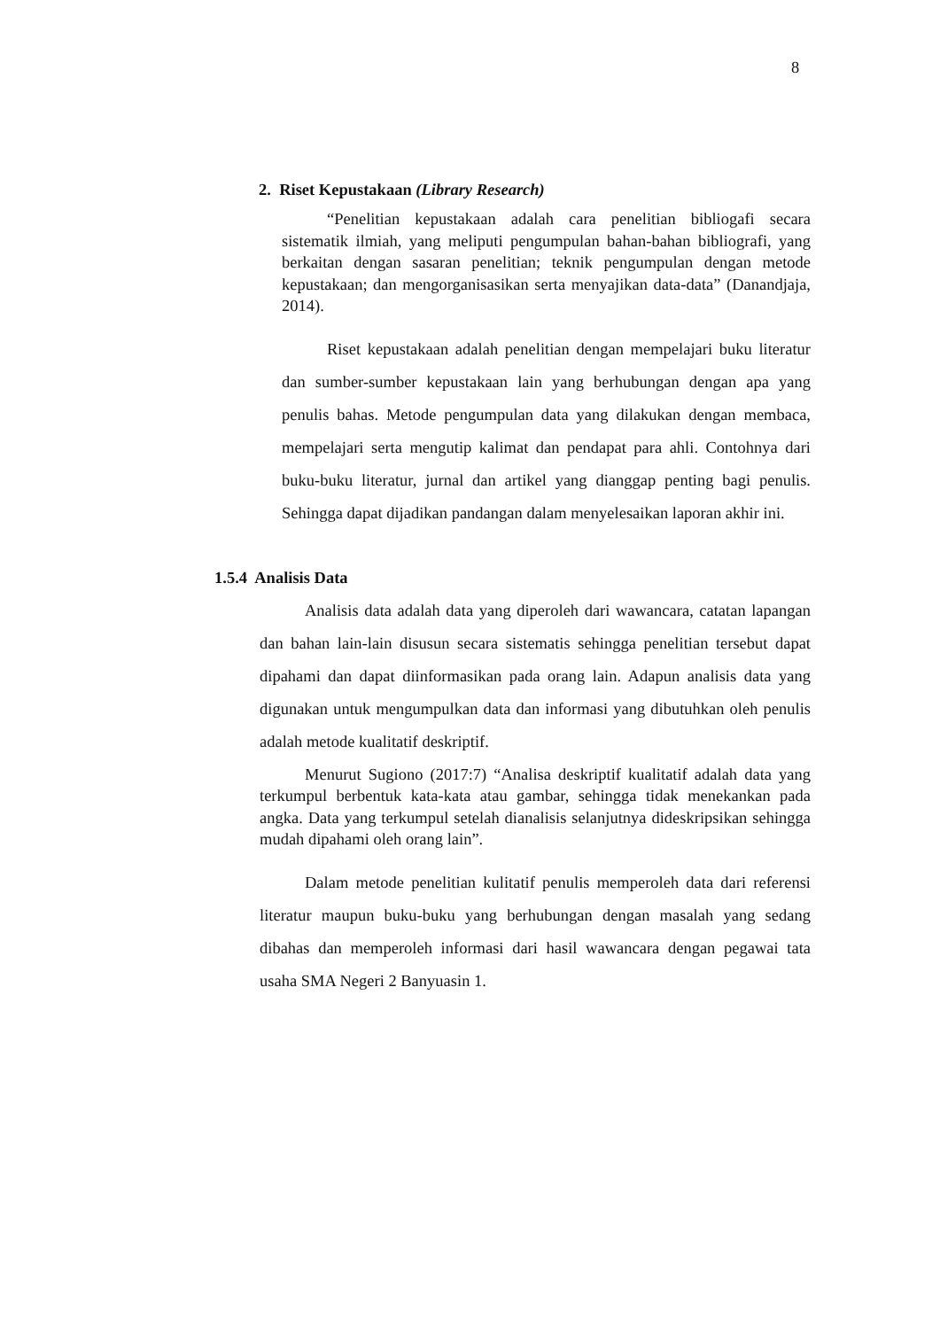8
2. Riset Kepustakaan (Library Research)
“Penelitian kepustakaan adalah cara penelitian bibliogafi secara sistematik ilmiah, yang meliputi pengumpulan bahan-bahan bibliografi, yang berkaitan dengan sasaran penelitian; teknik pengumpulan dengan metode kepustakaan; dan mengorganisasikan serta menyajikan data-data” (Danandjaja, 2014).
Riset kepustakaan adalah penelitian dengan mempelajari buku literatur dan sumber-sumber kepustakaan lain yang berhubungan dengan apa yang penulis bahas. Metode pengumpulan data yang dilakukan dengan membaca, mempelajari serta mengutip kalimat dan pendapat para ahli. Contohnya dari buku-buku literatur, jurnal dan artikel yang dianggap penting bagi penulis. Sehingga dapat dijadikan pandangan dalam menyelesaikan laporan akhir ini.
1.5.4 Analisis Data
Analisis data adalah data yang diperoleh dari wawancara, catatan lapangan dan bahan lain-lain disusun secara sistematis sehingga penelitian tersebut dapat dipahami dan dapat diinformasikan pada orang lain. Adapun analisis data yang digunakan untuk mengumpulkan data dan informasi yang dibutuhkan oleh penulis adalah metode kualitatif deskriptif.
Menurut Sugiono (2017:7) “Analisa deskriptif kualitatif adalah data yang terkumpul berbentuk kata-kata atau gambar, sehingga tidak menekankan pada angka. Data yang terkumpul setelah dianalisis selanjutnya dideskripsikan sehingga mudah dipahami oleh orang lain”.
Dalam metode penelitian kulitatif penulis memperoleh data dari referensi literatur maupun buku-buku yang berhubungan dengan masalah yang sedang dibahas dan memperoleh informasi dari hasil wawancara dengan pegawai tata usaha SMA Negeri 2 Banyuasin 1.